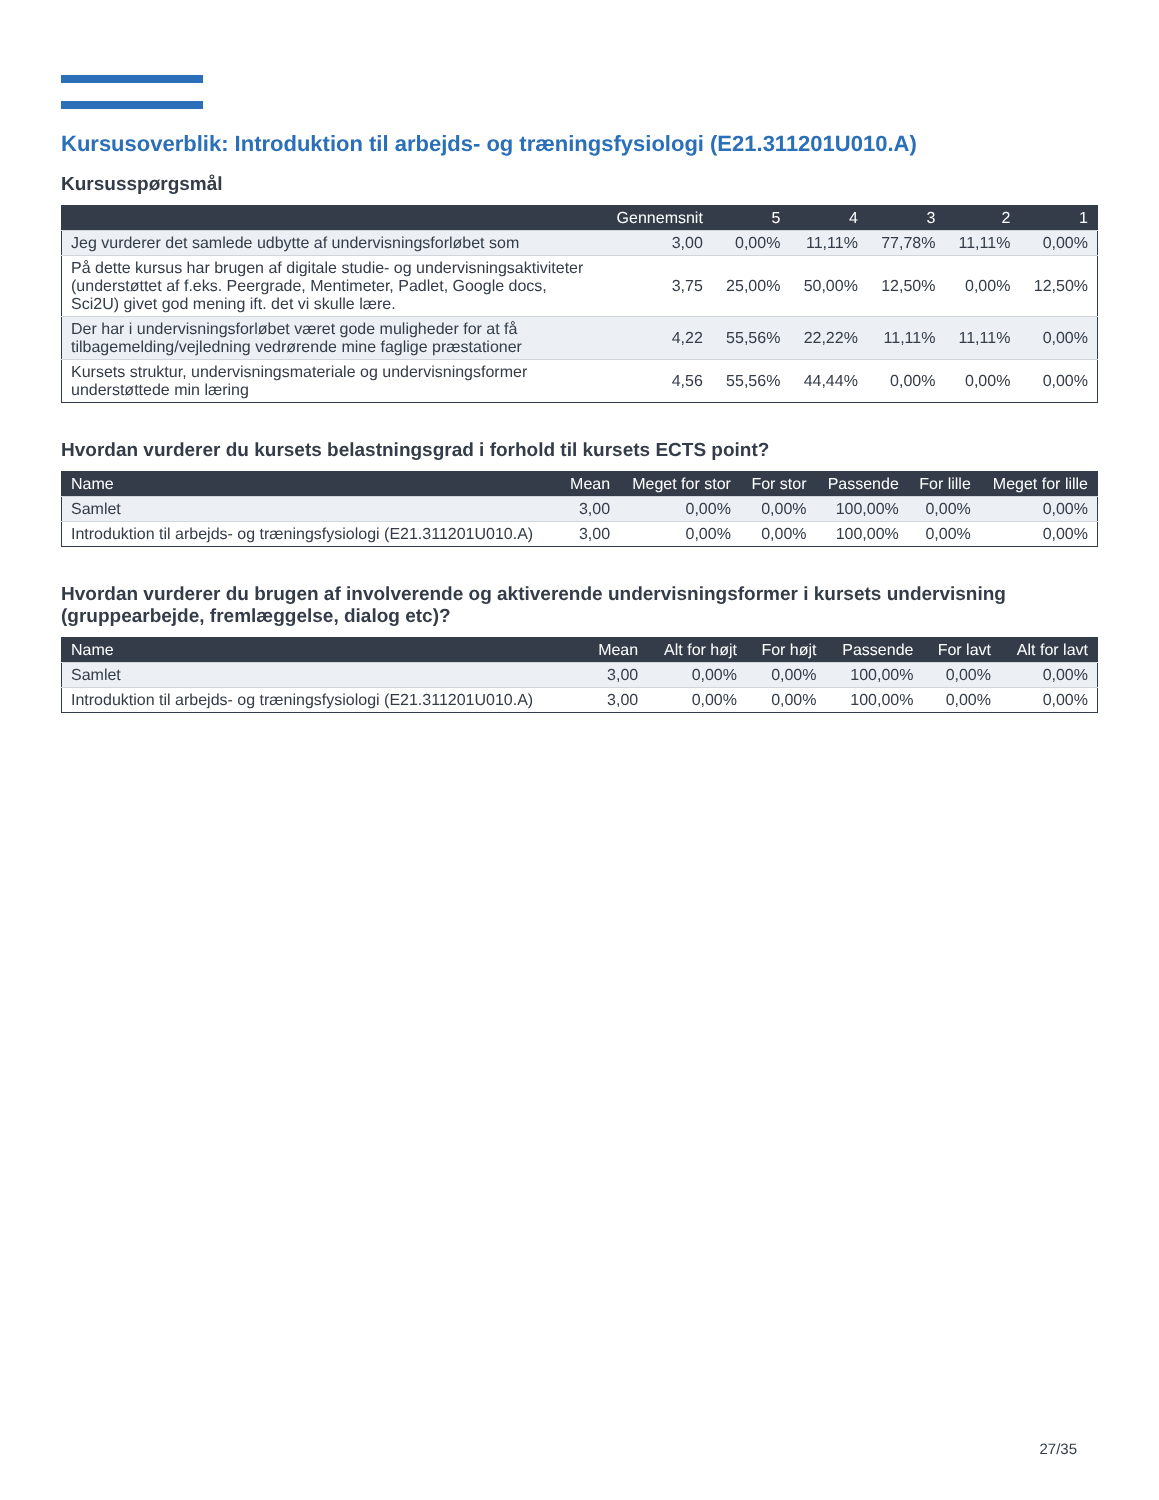Kursusoverblik: Introduktion til arbejds- og træningsfysiologi (E21.311201U010.A)
Kursusspørgsmål
| | Gennemsnit | 5 | 4 | 3 | 2 | 1 |
| --- | --- | --- | --- | --- | --- | --- |
| Jeg vurderer det samlede udbytte af undervisningsforløbet som | 3,00 | 0,00% | 11,11% | 77,78% | 11,11% | 0,00% |
| På dette kursus har brugen af digitale studie- og undervisningsaktiviteter (understøttet af f.eks. Peergrade, Mentimeter, Padlet, Google docs, Sci2U) givet god mening ift. det vi skulle lære. | 3,75 | 25,00% | 50,00% | 12,50% | 0,00% | 12,50% |
| Der har i undervisningsforløbet været gode muligheder for at få tilbagemelding/vejledning vedrørende mine faglige præstationer | 4,22 | 55,56% | 22,22% | 11,11% | 11,11% | 0,00% |
| Kursets struktur, undervisningsmateriale og undervisningsformer understøttede min læring | 4,56 | 55,56% | 44,44% | 0,00% | 0,00% | 0,00% |
Hvordan vurderer du kursets belastningsgrad i forhold til kursets ECTS point?
| Name | Mean | Meget for stor | For stor | Passende | For lille | Meget for lille |
| --- | --- | --- | --- | --- | --- | --- |
| Samlet | 3,00 | 0,00% | 0,00% | 100,00% | 0,00% | 0,00% |
| Introduktion til arbejds- og træningsfysiologi (E21.311201U010.A) | 3,00 | 0,00% | 0,00% | 100,00% | 0,00% | 0,00% |
Hvordan vurderer du brugen af involverende og aktiverende undervisningsformer i kursets undervisning (gruppearbejde, fremlæggelse, dialog etc)?
| Name | Mean | Alt for højt | For højt | Passende | For lavt | Alt for lavt |
| --- | --- | --- | --- | --- | --- | --- |
| Samlet | 3,00 | 0,00% | 0,00% | 100,00% | 0,00% | 0,00% |
| Introduktion til arbejds- og træningsfysiologi (E21.311201U010.A) | 3,00 | 0,00% | 0,00% | 100,00% | 0,00% | 0,00% |
27/35